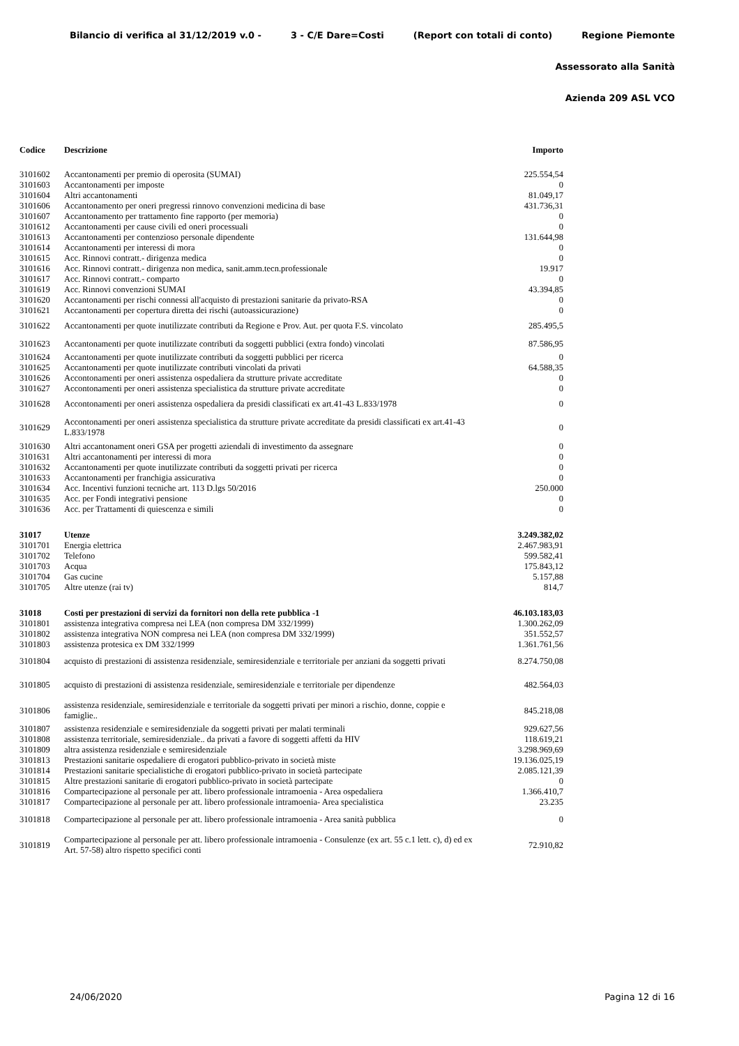Bilancio di verifica al 31/12/2019 v.0 - 3 - C/E Dare=Costi (Report con totali di conto) Regione Piemonte
Assessorato alla Sanità
Azienda 209 ASL VCO
| Codice | Descrizione | Importo |
| --- | --- | --- |
| 3101602 | Accantonamenti per premio di operosita (SUMAI) | 225.554,54 |
| 3101603 | Accantonamenti per imposte | 0 |
| 3101604 | Altri accantonamenti | 81.049,17 |
| 3101606 | Accantonamento per oneri pregressi rinnovo convenzioni medicina di base | 431.736,31 |
| 3101607 | Accantonamento per trattamento fine rapporto (per memoria) | 0 |
| 3101612 | Accantonamenti per cause civili ed oneri processuali | 0 |
| 3101613 | Accantonamenti per contenzioso personale dipendente | 131.644,98 |
| 3101614 | Accantonamenti per interessi di mora | 0 |
| 3101615 | Acc. Rinnovi contratt.- dirigenza medica | 0 |
| 3101616 | Acc. Rinnovi contratt.- dirigenza non medica, sanit.amm.tecn.professionale | 19.917 |
| 3101617 | Acc. Rinnovi contratt.- comparto | 0 |
| 3101619 | Acc. Rinnovi convenzioni SUMAI | 43.394,85 |
| 3101620 | Accantonamenti per rischi connessi all'acquisto di prestazioni sanitarie da privato-RSA | 0 |
| 3101621 | Accantonamenti per copertura diretta dei rischi (autoassicurazione) | 0 |
| 3101622 | Accantonamenti per quote inutilizzate contributi da Regione e Prov. Aut. per quota F.S. vincolato | 285.495,5 |
| 3101623 | Accantonamenti per quote inutilizzate contributi da soggetti pubblici (extra fondo) vincolati | 87.586,95 |
| 3101624 | Accantonamenti per quote inutilizzate contributi da soggetti pubblici per ricerca | 0 |
| 3101625 | Accantonamenti per quote inutilizzate contributi vincolati da privati | 64.588,35 |
| 3101626 | Accontonamenti per oneri assistenza ospedaliera da strutture private accreditate | 0 |
| 3101627 | Accontonamenti per oneri assistenza specialistica da strutture private accreditate | 0 |
| 3101628 | Accontonamenti per oneri assistenza ospedaliera da presidi classificati ex art.41-43 L.833/1978 | 0 |
| 3101629 | Accontonamenti per oneri assistenza specialistica da strutture private accreditate da presidi classificati ex art.41-43 L.833/1978 | 0 |
| 3101630 | Altri accantonament oneri GSA per progetti aziendali di investimento da assegnare | 0 |
| 3101631 | Altri accantonamenti per interessi di mora | 0 |
| 3101632 | Accantonamenti per quote inutilizzate contributi da soggetti privati per ricerca | 0 |
| 3101633 | Accantonamenti per franchigia assicurativa | 0 |
| 3101634 | Acc. Incentivi funzioni tecniche art. 113 D.lgs 50/2016 | 250.000 |
| 3101635 | Acc. per Fondi integrativi pensione | 0 |
| 3101636 | Acc. per Trattamenti di quiescenza e simili | 0 |
| 31017 | Utenze | 3.249.382,02 |
| 3101701 | Energia elettrica | 2.467.983,91 |
| 3101702 | Telefono | 599.582,41 |
| 3101703 | Acqua | 175.843,12 |
| 3101704 | Gas cucine | 5.157,88 |
| 3101705 | Altre utenze (rai tv) | 814,7 |
| 31018 | Costi per prestazioni di servizi da fornitori non della rete pubblica -1 | 46.103.183,03 |
| 3101801 | assistenza integrativa compresa nei LEA (non compresa DM 332/1999) | 1.300.262,09 |
| 3101802 | assistenza integrativa NON compresa nei LEA (non compresa DM 332/1999) | 351.552,57 |
| 3101803 | assistenza protesica ex DM 332/1999 | 1.361.761,56 |
| 3101804 | acquisto di prestazioni di assistenza residenziale, semiresidenziale e territoriale per anziani da soggetti privati | 8.274.750,08 |
| 3101805 | acquisto di prestazioni di assistenza residenziale, semiresidenziale e territoriale per dipendenze | 482.564,03 |
| 3101806 | assistenza residenziale, semiresidenziale e territoriale da soggetti privati per minori a rischio, donne, coppie e famiglie.. | 845.218,08 |
| 3101807 | assistenza residenziale e semiresidenziale da soggetti privati per malati terminali | 929.627,56 |
| 3101808 | assistenza territoriale, semiresidenziale.. da privati a favore di soggetti affetti da HIV | 118.619,21 |
| 3101809 | altra assistenza residenziale e semiresidenziale | 3.298.969,69 |
| 3101813 | Prestazioni sanitarie ospedaliere di erogatori pubblico-privato in società miste | 19.136.025,19 |
| 3101814 | Prestazioni sanitarie specialistiche di erogatori pubblico-privato in società partecipate | 2.085.121,39 |
| 3101815 | Altre prestazioni sanitarie di erogatori pubblico-privato in società partecipate | 0 |
| 3101816 | Compartecipazione al personale per att. libero professionale intramoenia - Area ospedaliera | 1.366.410,7 |
| 3101817 | Compartecipazione al personale per att. libero professionale intramoenia- Area specialistica | 23.235 |
| 3101818 | Compartecipazione al personale per att. libero professionale intramoenia - Area sanità pubblica | 0 |
| 3101819 | Compartecipazione al personale per att. libero professionale intramoenia - Consulenze (ex art. 55 c.1 lett. c), d) ed ex Art. 57-58) altro rispetto specifici conti | 72.910,82 |
24/06/2020 Pagina 12 di 16